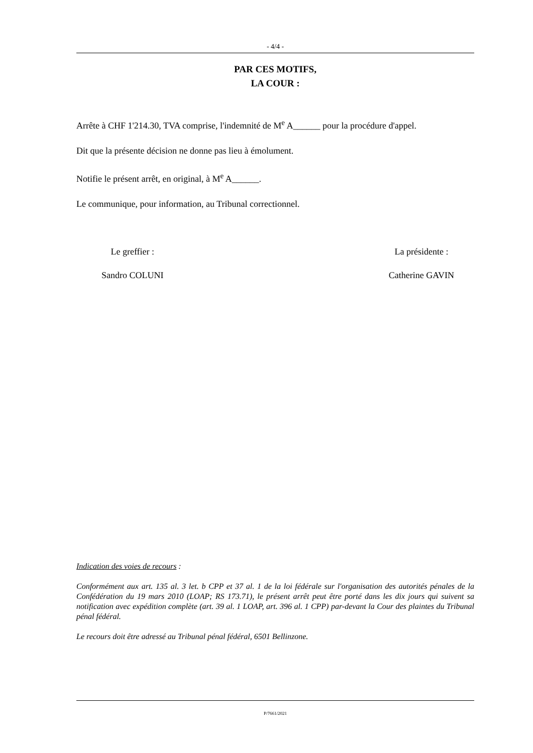- 4/4 -
PAR CES MOTIFS,
LA COUR :
Arrête à CHF 1'214.30, TVA comprise, l'indemnité de M<sup>e</sup> A______ pour la procédure d'appel.
Dit que la présente décision ne donne pas lieu à émolument.
Notifie le présent arrêt, en original, à M<sup>e</sup> A______.
Le communique, pour information, au Tribunal correctionnel.
Le greffier :
Sandro COLUNI
La présidente :
Catherine GAVIN
Indication des voies de recours :
Conformément aux art. 135 al. 3 let. b CPP et 37 al. 1 de la loi fédérale sur l'organisation des autorités pénales de la Confédération du 19 mars 2010 (LOAP; RS 173.71), le présent arrêt peut être porté dans les dix jours qui suivent sa notification avec expédition complète (art. 39 al. 1 LOAP, art. 396 al. 1 CPP) par-devant la Cour des plaintes du Tribunal pénal fédéral.
Le recours doit être adressé au Tribunal pénal fédéral, 6501 Bellinzone.
P/7661/2021